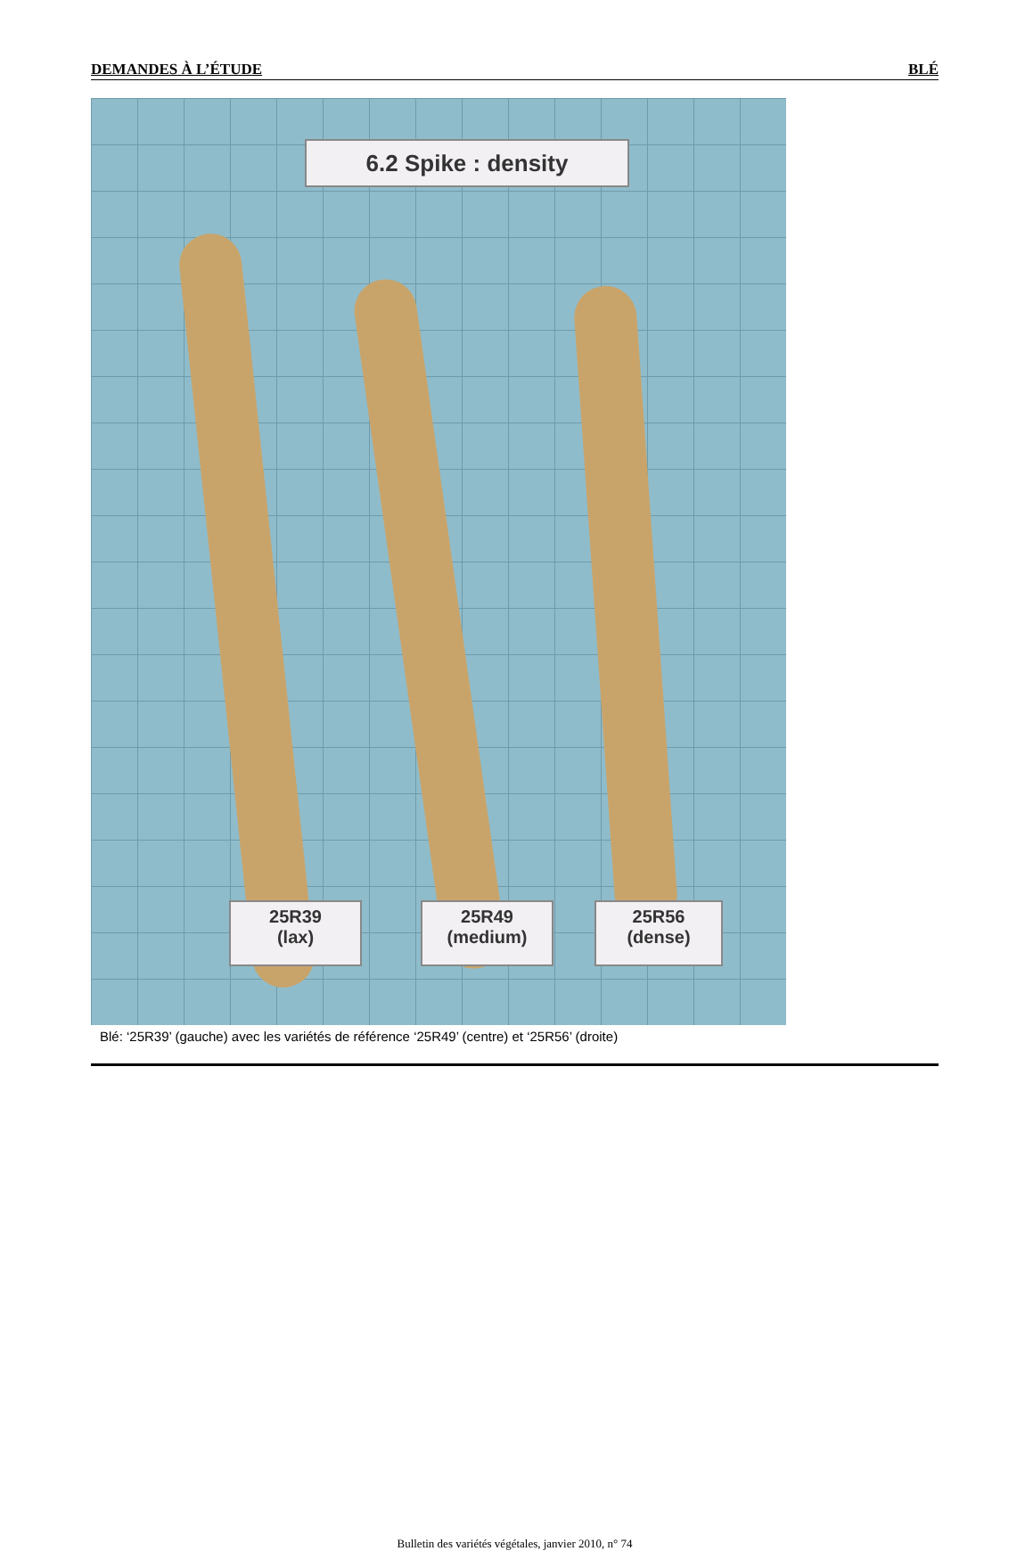DEMANDES À L’ÉTUDE BLÉ
6.2 Spike : density
25R39
(lax)
25R49
(medium)
25R56
(dense)
Blé: ‘25R39’ (gauche) avec les variétés de référence ‘25R49’ (centre) et ‘25R56’ (droite)
Bulletin des variétés végétales, janvier 2010, n° 74